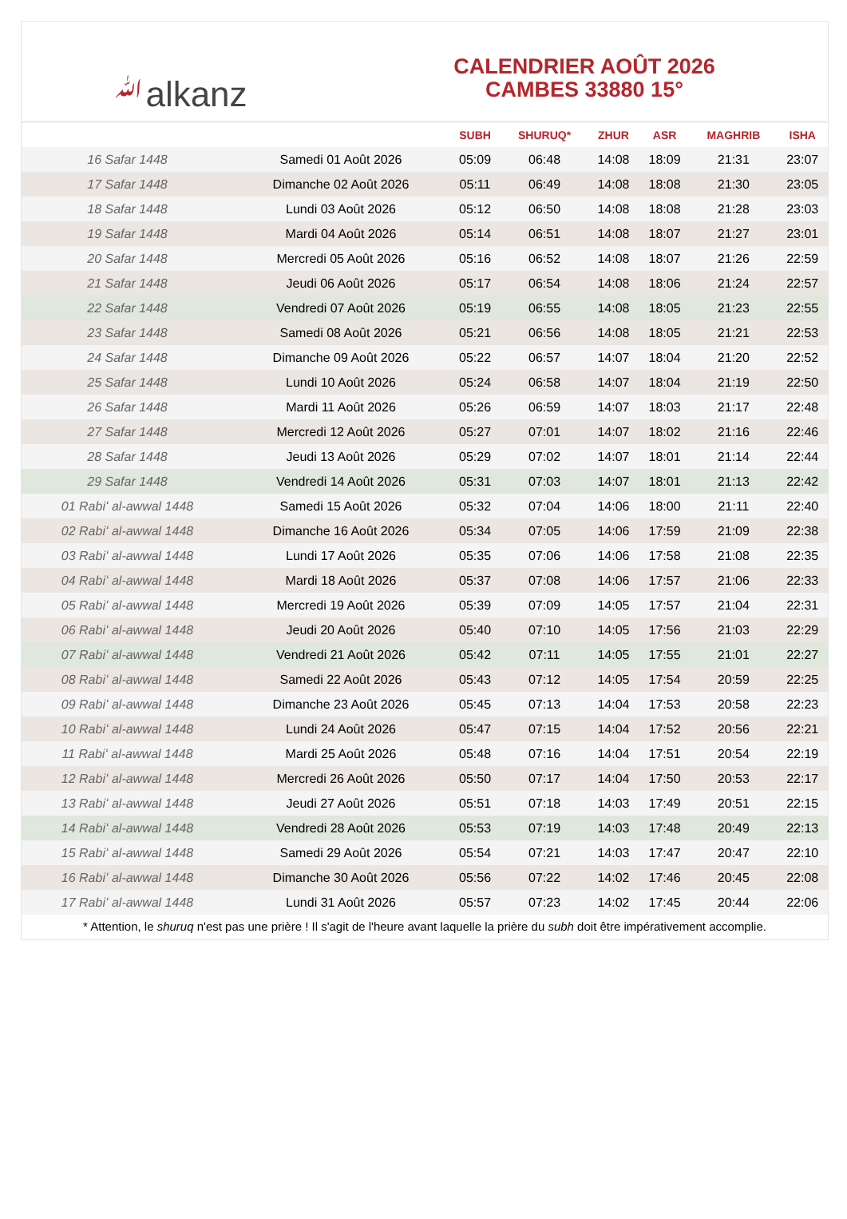ﷲalkanz
CALENDRIER AOÛT 2026
CAMBES 33880 15°
| | | SUBH | SHURUQ* | ZHUR | ASR | MAGHRIB | ISHA |
| --- | --- | --- | --- | --- | --- | --- | --- |
| 16 Safar 1448 | Samedi 01 Août 2026 | 05:09 | 06:48 | 14:08 | 18:09 | 21:31 | 23:07 |
| 17 Safar 1448 | Dimanche 02 Août 2026 | 05:11 | 06:49 | 14:08 | 18:08 | 21:30 | 23:05 |
| 18 Safar 1448 | Lundi 03 Août 2026 | 05:12 | 06:50 | 14:08 | 18:08 | 21:28 | 23:03 |
| 19 Safar 1448 | Mardi 04 Août 2026 | 05:14 | 06:51 | 14:08 | 18:07 | 21:27 | 23:01 |
| 20 Safar 1448 | Mercredi 05 Août 2026 | 05:16 | 06:52 | 14:08 | 18:07 | 21:26 | 22:59 |
| 21 Safar 1448 | Jeudi 06 Août 2026 | 05:17 | 06:54 | 14:08 | 18:06 | 21:24 | 22:57 |
| 22 Safar 1448 | Vendredi 07 Août 2026 | 05:19 | 06:55 | 14:08 | 18:05 | 21:23 | 22:55 |
| 23 Safar 1448 | Samedi 08 Août 2026 | 05:21 | 06:56 | 14:08 | 18:05 | 21:21 | 22:53 |
| 24 Safar 1448 | Dimanche 09 Août 2026 | 05:22 | 06:57 | 14:07 | 18:04 | 21:20 | 22:52 |
| 25 Safar 1448 | Lundi 10 Août 2026 | 05:24 | 06:58 | 14:07 | 18:04 | 21:19 | 22:50 |
| 26 Safar 1448 | Mardi 11 Août 2026 | 05:26 | 06:59 | 14:07 | 18:03 | 21:17 | 22:48 |
| 27 Safar 1448 | Mercredi 12 Août 2026 | 05:27 | 07:01 | 14:07 | 18:02 | 21:16 | 22:46 |
| 28 Safar 1448 | Jeudi 13 Août 2026 | 05:29 | 07:02 | 14:07 | 18:01 | 21:14 | 22:44 |
| 29 Safar 1448 | Vendredi 14 Août 2026 | 05:31 | 07:03 | 14:07 | 18:01 | 21:13 | 22:42 |
| 01 Rabiʻ al-awwal 1448 | Samedi 15 Août 2026 | 05:32 | 07:04 | 14:06 | 18:00 | 21:11 | 22:40 |
| 02 Rabiʻ al-awwal 1448 | Dimanche 16 Août 2026 | 05:34 | 07:05 | 14:06 | 17:59 | 21:09 | 22:38 |
| 03 Rabiʻ al-awwal 1448 | Lundi 17 Août 2026 | 05:35 | 07:06 | 14:06 | 17:58 | 21:08 | 22:35 |
| 04 Rabiʻ al-awwal 1448 | Mardi 18 Août 2026 | 05:37 | 07:08 | 14:06 | 17:57 | 21:06 | 22:33 |
| 05 Rabiʻ al-awwal 1448 | Mercredi 19 Août 2026 | 05:39 | 07:09 | 14:05 | 17:57 | 21:04 | 22:31 |
| 06 Rabiʻ al-awwal 1448 | Jeudi 20 Août 2026 | 05:40 | 07:10 | 14:05 | 17:56 | 21:03 | 22:29 |
| 07 Rabiʻ al-awwal 1448 | Vendredi 21 Août 2026 | 05:42 | 07:11 | 14:05 | 17:55 | 21:01 | 22:27 |
| 08 Rabiʻ al-awwal 1448 | Samedi 22 Août 2026 | 05:43 | 07:12 | 14:05 | 17:54 | 20:59 | 22:25 |
| 09 Rabiʻ al-awwal 1448 | Dimanche 23 Août 2026 | 05:45 | 07:13 | 14:04 | 17:53 | 20:58 | 22:23 |
| 10 Rabiʻ al-awwal 1448 | Lundi 24 Août 2026 | 05:47 | 07:15 | 14:04 | 17:52 | 20:56 | 22:21 |
| 11 Rabiʻ al-awwal 1448 | Mardi 25 Août 2026 | 05:48 | 07:16 | 14:04 | 17:51 | 20:54 | 22:19 |
| 12 Rabiʻ al-awwal 1448 | Mercredi 26 Août 2026 | 05:50 | 07:17 | 14:04 | 17:50 | 20:53 | 22:17 |
| 13 Rabiʻ al-awwal 1448 | Jeudi 27 Août 2026 | 05:51 | 07:18 | 14:03 | 17:49 | 20:51 | 22:15 |
| 14 Rabiʻ al-awwal 1448 | Vendredi 28 Août 2026 | 05:53 | 07:19 | 14:03 | 17:48 | 20:49 | 22:13 |
| 15 Rabiʻ al-awwal 1448 | Samedi 29 Août 2026 | 05:54 | 07:21 | 14:03 | 17:47 | 20:47 | 22:10 |
| 16 Rabiʻ al-awwal 1448 | Dimanche 30 Août 2026 | 05:56 | 07:22 | 14:02 | 17:46 | 20:45 | 22:08 |
| 17 Rabiʻ al-awwal 1448 | Lundi 31 Août 2026 | 05:57 | 07:23 | 14:02 | 17:45 | 20:44 | 22:06 |
* Attention, le shuruq n'est pas une prière ! Il s'agit de l'heure avant laquelle la prière du subh doit être impérativement accomplie.